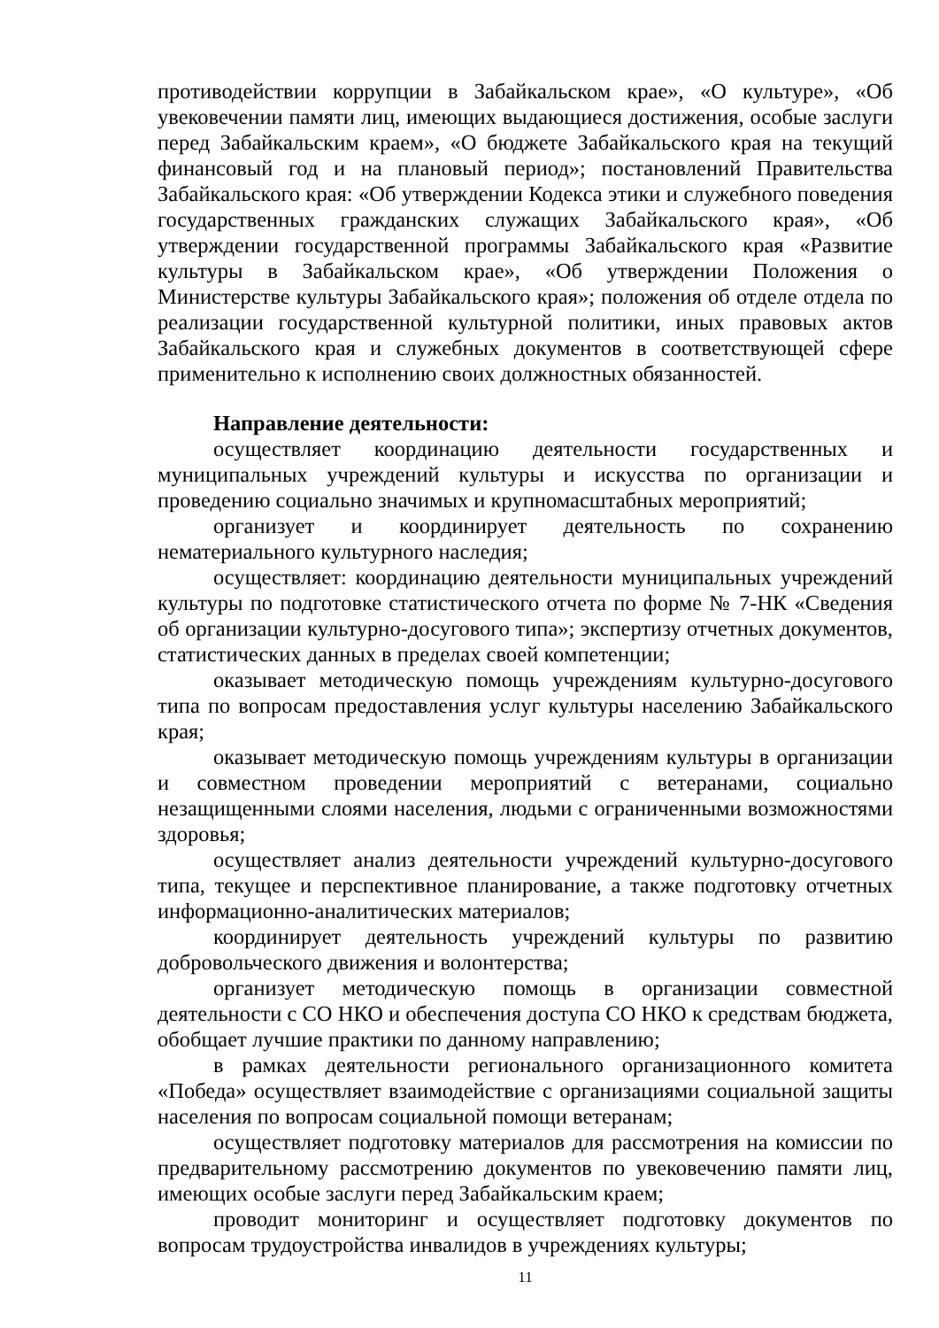противодействии коррупции в Забайкальском крае», «О культуре», «Об увековечении памяти лиц, имеющих выдающиеся достижения, особые заслуги перед Забайкальским краем», «О бюджете Забайкальского края на текущий финансовый год и на плановый период»; постановлений Правительства Забайкальского края: «Об утверждении Кодекса этики и служебного поведения государственных гражданских служащих Забайкальского края», «Об утверждении государственной программы Забайкальского края «Развитие культуры в Забайкальском крае», «Об утверждении Положения о Министерстве культуры Забайкальского края»; положения об отделе отдела по реализации государственной культурной политики, иных правовых актов Забайкальского края и служебных документов в соответствующей сфере применительно к исполнению своих должностных обязанностей.
Направление деятельности:
осуществляет координацию деятельности государственных и муниципальных учреждений культуры и искусства по организации и проведению социально значимых и крупномасштабных мероприятий;
организует и координирует деятельность по сохранению нематериального культурного наследия;
осуществляет: координацию деятельности муниципальных учреждений культуры по подготовке статистического отчета по форме № 7-НК «Сведения об организации культурно-досугового типа»; экспертизу отчетных документов, статистических данных в пределах своей компетенции;
оказывает методическую помощь учреждениям культурно-досугового типа по вопросам предоставления услуг культуры населению Забайкальского края;
оказывает методическую помощь учреждениям культуры в организации и совместном проведении мероприятий с ветеранами, социально незащищенными слоями населения, людьми с ограниченными возможностями здоровья;
осуществляет анализ деятельности учреждений культурно-досугового типа, текущее и перспективное планирование, а также подготовку отчетных информационно-аналитических материалов;
координирует деятельность учреждений культуры по развитию добровольческого движения и волонтерства;
организует методическую помощь в организации совместной деятельности с СО НКО и обеспечения доступа СО НКО к средствам бюджета, обобщает лучшие практики по данному направлению;
в рамках деятельности регионального организационного комитета «Победа» осуществляет взаимодействие с организациями социальной защиты населения по вопросам социальной помощи ветеранам;
осуществляет подготовку материалов для рассмотрения на комиссии по предварительному рассмотрению документов по увековечению памяти лиц, имеющих особые заслуги перед Забайкальским краем;
проводит мониторинг и осуществляет подготовку документов по вопросам трудоустройства инвалидов в учреждениях культуры;
11